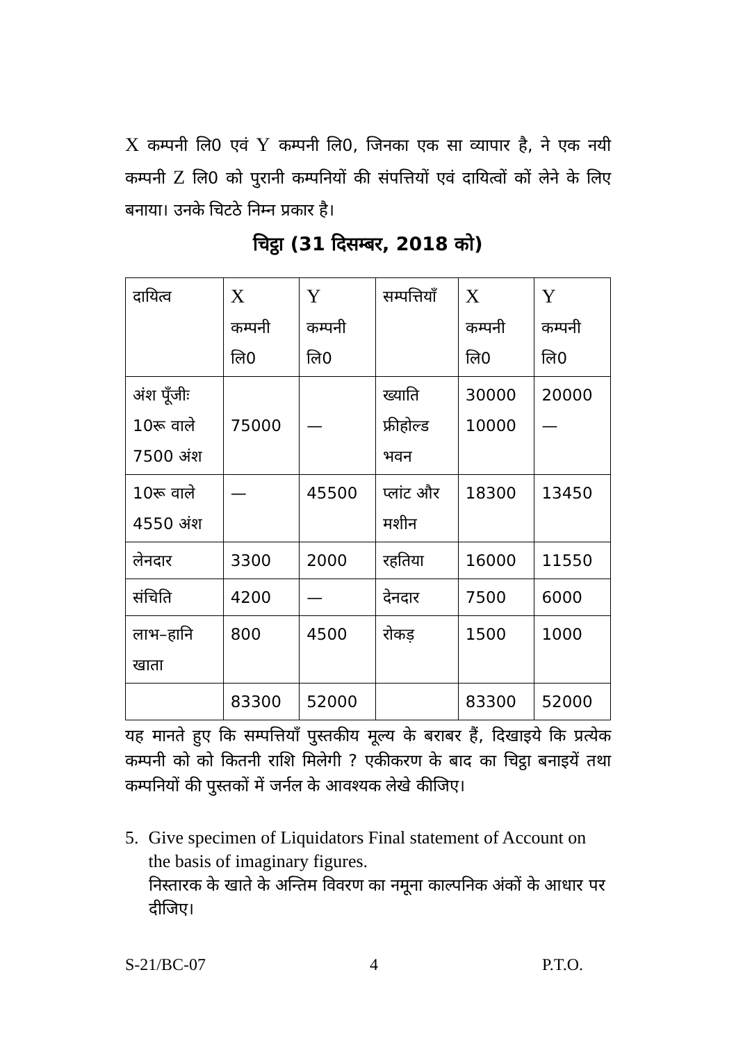X कम्पनी लि0 एवं Y कम्पनी लि0, जिनका एक सा व्यापार है, ने एक नयी कम्पनी Z लि0 को पुरानी कम्पनियों की संपत्तियों एवं दायित्वों कों लेने के लिए बनाया। उनके चिटठे निम्न प्रकार है।
चिट्ठा (31 दिसम्बर, 2018 को)
| दायित्व | X कम्पनी लि0 | Y कम्पनी लि0 | सम्पत्तियाँ | X कम्पनी लि0 | Y कम्पनी लि0 |
| अंश पूँजीः 10रू वाले 7500 अंश | 75000 | — | ख्याति फ्रीहोल्ड भवन | 30000 10000 | 20000 — |
| 10रू वाले 4550 अंश | — | 45500 | प्लांट और मशीन | 18300 | 13450 |
| लेनदार | 3300 | 2000 | रहतिया | 16000 | 11550 |
| संचिति | 4200 | — | देनदार | 7500 | 6000 |
| लाभ–हानि खाता | 800 | 4500 | रोकड़ | 1500 | 1000 |
| | 83300 | 52000 | | 83300 | 52000 |
यह मानते हुए कि सम्पत्तियाँ पुस्तकीय मूल्य के बराबर हैं, दिखाइये कि प्रत्येक कम्पनी को को कितनी राशि मिलेगी ? एकीकरण के बाद का चिट्ठा बनाइयें तथा कम्पनियों की पुस्तकों में जर्नल के आवश्यक लेखे कीजिए।
5. Give specimen of Liquidators Final statement of Account on the basis of imaginary figures.
निस्तारक के खाते के अन्तिम विवरण का नमूना काल्पनिक अंकों के आधार पर दीजिए।
S-21/BC-07 4 P.T.O.